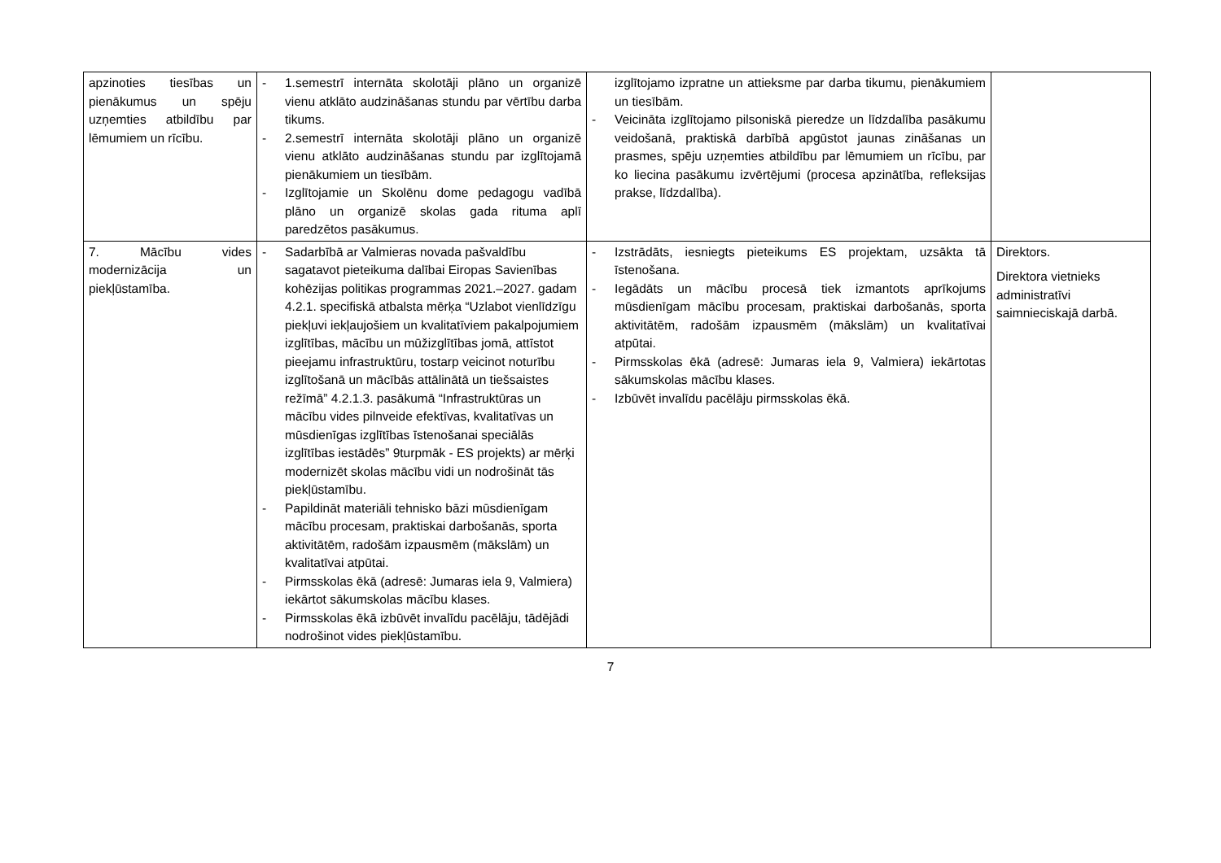| apzinoties tiesības un pienākumus un spēju uzņemties atbildību par lēmumiem un rīcību. | - 1.semestrī internāta skolotāji plāno un organizē vienu atklāto audzināšanas stundu par vērtību darba tikums. - 2.semestrī internāta skolotāji plāno un organizē vienu atklāto audzināšanas stundu par izglītojamā pienākumiem un tiesībām. - Izglītojamie un Skolēnu dome pedagogu vadībā plāno un organizē skolas gada rituma aplī paredzētos pasākumus. | izglītojamo izpratne un attieksme par darba tikumu, pienākumiem un tiesībām. - Veicināta izglītojamo pilsoniskā pieredze un līdzdalība pasākumu veidošanā, praktiskā darbībā apgūstot jaunas zināšanas un prasmes, spēju uzņemties atbildību par lēmumiem un rīcību, par ko liecina pasākumu izvērtējumi (procesa apzinātība, refleksijas prakse, līdzdalība). | |
| 7. Mācību vides modernizācija un piekļūstamība. | - Sadarbībā ar Valmieras novada pašvaldību sagatavot pieteikuma dalībai Eiropas Savienības kohēzijas politikas programmas 2021.–2027. gadam 4.2.1. specifiskā atbalsta mērķa “Uzlabot vienlīdzīgu piekļuvi iekļaujošiem un kvalitatīviem pakalpojumiem izglītības, mācību un mūžizglītības jomā, attīstot pieejamu infrastruktūru, tostarp veicinot noturību izglītošanā un mācībās attālinātā un tiešsaistes režīmā” 4.2.1.3. pasākumā “Infrastruktūras un mācību vides pilnveide efektīvas, kvalitatīvas un mūsdienīgas izglītības īstenošanai speciālās izglītības iestādēs” 9turpmāk - ES projekts) ar mērķi modernizēt skolas mācību vidi un nodrošināt tās piekļūstamību. - Papildināt materiāli tehnisko bāzi mūsdienīgam mācību procesam, praktiskai darbošanās, sporta aktivitātēm, radošām izpausmēm (mākslām) un kvalitatīvai atpūtai. - Pirmsskolas ēkā (adresē: Jumaras iela 9, Valmiera) iekārtot sākumskolas mācību klases. - Pirmsskolas ēkā izbūvēt invalīdu pacēlāju, tādējādi nodrošinot vides piekļūstamību. | - Izstrādāts, iesniegts pieteikums ES projektam, uzsākta tā īstenošana. - Iegādāts un mācību procesā tiek izmantots aprīkojums mūsdienīgam mācību procesam, praktiskai darbošanās, sporta aktivitātēm, radošām izpausmēm (mākslām) un kvalitatīvai atpūtai. - Pirmsskolas ēkā (adresē: Jumaras iela 9, Valmiera) iekārtotas sākumskolas mācību klases. - Izbūvēt invalīdu pacēlāju pirmsskolas ēkā. | Direktors. Direktora vietnieks administratīvi saimnieciskajā darbā. |
7